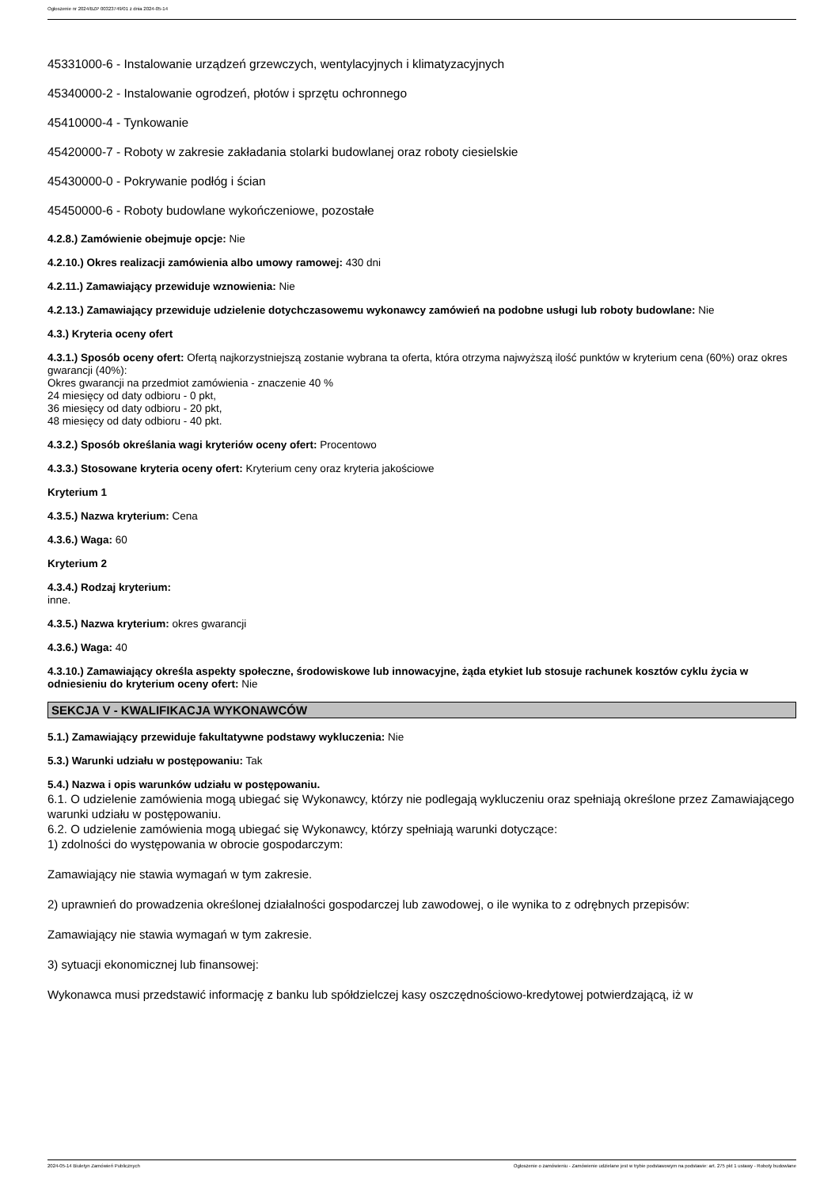Ogłoszenie nr 2024/BZP 00323749/01 z dnia 2024-05-14
45331000-6 - Instalowanie urządzeń grzewczych, wentylacyjnych i klimatyzacyjnych
45340000-2 - Instalowanie ogrodzeń, płotów i sprzętu ochronnego
45410000-4 - Tynkowanie
45420000-7 - Roboty w zakresie zakładania stolarki budowlanej oraz roboty ciesielskie
45430000-0 - Pokrywanie podłóg i ścian
45450000-6 - Roboty budowlane wykończeniowe, pozostałe
4.2.8.) Zamówienie obejmuje opcje: Nie
4.2.10.) Okres realizacji zamówienia albo umowy ramowej: 430 dni
4.2.11.) Zamawiający przewiduje wznowienia: Nie
4.2.13.) Zamawiający przewiduje udzielenie dotychczasowemu wykonawcy zamówień na podobne usługi lub roboty budowlane: Nie
4.3.) Kryteria oceny ofert
4.3.1.) Sposób oceny ofert: Ofertą najkorzystniejszą zostanie wybrana ta oferta, która otrzyma najwyższą ilość punktów w kryterium cena (60%) oraz okres gwarancji (40%):
Okres gwarancji na przedmiot zamówienia - znaczenie 40 %
24 miesięcy od daty odbioru - 0 pkt,
36 miesięcy od daty odbioru - 20 pkt,
48 miesięcy od daty odbioru - 40 pkt.
4.3.2.) Sposób określania wagi kryteriów oceny ofert: Procentowo
4.3.3.) Stosowane kryteria oceny ofert: Kryterium ceny oraz kryteria jakościowe
Kryterium 1
4.3.5.) Nazwa kryterium: Cena
4.3.6.) Waga: 60
Kryterium 2
4.3.4.) Rodzaj kryterium:
inne.
4.3.5.) Nazwa kryterium: okres gwarancji
4.3.6.) Waga: 40
4.3.10.) Zamawiający określa aspekty społeczne, środowiskowe lub innowacyjne, żąda etykiet lub stosuje rachunek kosztów cyklu życia w odniesieniu do kryterium oceny ofert: Nie
SEKCJA V - KWALIFIKACJA WYKONAWCÓW
5.1.) Zamawiający przewiduje fakultatywne podstawy wykluczenia: Nie
5.3.) Warunki udziału w postępowaniu: Tak
5.4.) Nazwa i opis warunków udziału w postępowaniu.
6.1. O udzielenie zamówienia mogą ubiegać się Wykonawcy, którzy nie podlegają wykluczeniu oraz spełniają określone przez Zamawiającego warunki udziału w postępowaniu.
6.2. O udzielenie zamówienia mogą ubiegać się Wykonawcy, którzy spełniają warunki dotyczące:
1) zdolności do występowania w obrocie gospodarczym:
Zamawiający nie stawia wymagań w tym zakresie.
2) uprawnień do prowadzenia określonej działalności gospodarczej lub zawodowej, o ile wynika to z odrębnych przepisów:
Zamawiający nie stawia wymagań w tym zakresie.
3) sytuacji ekonomicznej lub finansowej:
Wykonawca musi przedstawić informację z banku lub spółdzielczej kasy oszczędnościowo-kredytowej potwierdzającą, iż w
2024-05-14 Biuletyn Zamówień Publicznych Ogłoszenie o zamówieniu - Zamówienie udzielane jest w trybie podstawowym na podstawie: art. 275 pkt 1 ustawy - Roboty budowlane